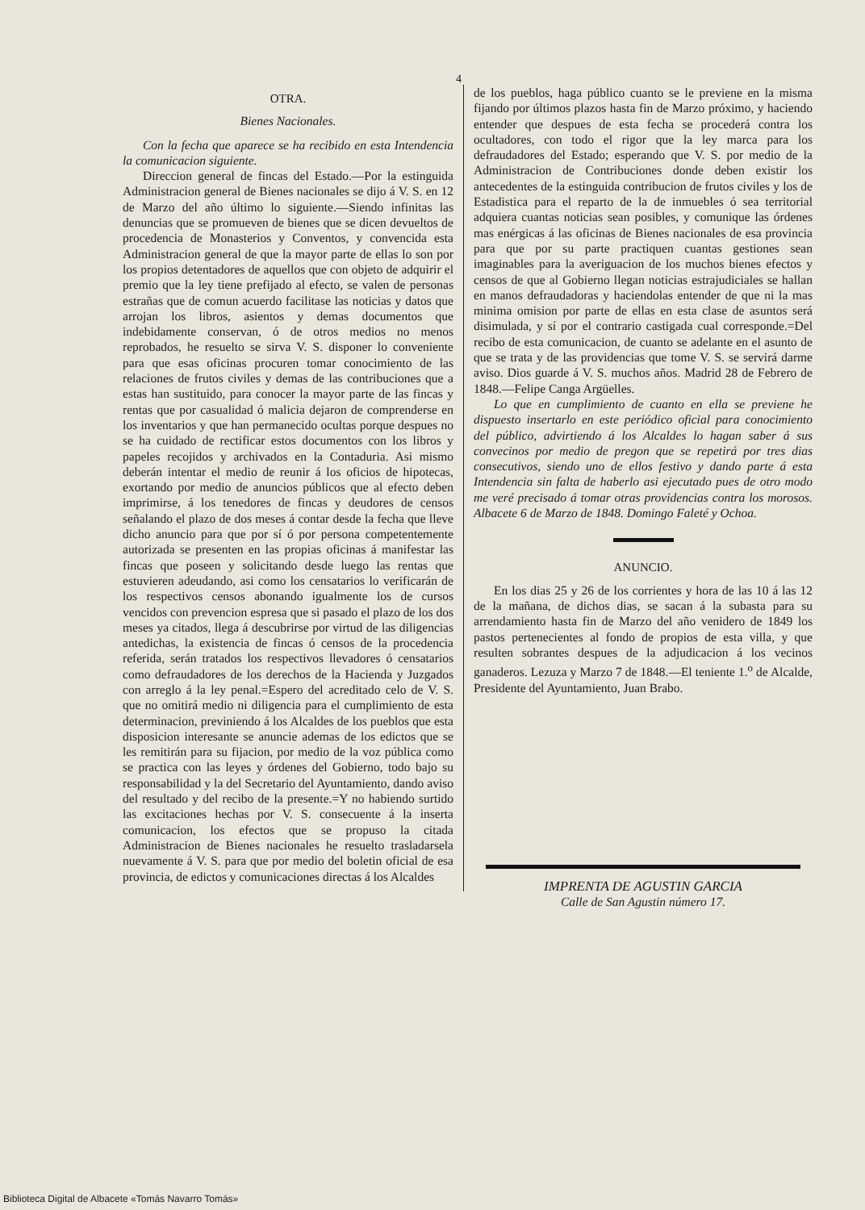4
OTRA.
Bienes Nacionales.
Con la fecha que aparece se ha recibido en esta Intendencia la comunicacion siguiente.
Direccion general de fincas del Estado.—Por la estinguida Administracion general de Bienes nacionales se dijo á V. S. en 12 de Marzo del año último lo siguiente.—Siendo infinitas las denuncias que se promueven de bienes que se dicen devueltos de procedencia de Monasterios y Conventos, y convencida esta Administracion general de que la mayor parte de ellas lo son por los propios detentadores de aquellos que con objeto de adquirir el premio que la ley tiene prefijado al efecto, se valen de personas estrañas que de comun acuerdo facilitase las noticias y datos que arrojan los libros, asientos y demas documentos que indebidamente conservan, ó de otros medios no menos reprobados, he resuelto se sirva V. S. disponer lo conveniente para que esas oficinas procuren tomar conocimiento de las relaciones de frutos civiles y demas de las contribuciones que a estas han sustituido, para conocer la mayor parte de las fincas y rentas que por casualidad ó malicia dejaron de comprenderse en los inventarios y que han permanecido ocultas porque despues no se ha cuidado de rectificar estos documentos con los libros y papeles recojidos y archivados en la Contaduria. Asi mismo deberán intentar el medio de reunir á los oficios de hipotecas, exortando por medio de anuncios públicos que al efecto deben imprimirse, á los tenedores de fincas y deudores de censos señalando el plazo de dos meses á contar desde la fecha que lleve dicho anuncio para que por sí ó por persona competentemente autorizada se presenten en las propias oficinas á manifestar las fincas que poseen y solicitando desde luego las rentas que estuvieren adeudando, asi como los censatarios lo verificarán de los respectivos censos abonando igualmente los de cursos vencidos con prevencion espresa que si pasado el plazo de los dos meses ya citados, llega á descubrirse por virtud de las diligencias antedichas, la existencia de fincas ó censos de la procedencia referida, serán tratados los respectivos llevadores ó censatarios como defraudadores de los derechos de la Hacienda y Juzgados con arreglo á la ley penal.=Espero del acreditado celo de V. S. que no omitirá medio ni diligencia para el cumplimiento de esta determinacion, previniendo á los Alcaldes de los pueblos que esta disposicion interesante se anuncie ademas de los edictos que se les remitirán para su fijacion, por medio de la voz pública como se practica con las leyes y órdenes del Gobierno, todo bajo su responsabilidad y la del Secretario del Ayuntamiento, dando aviso del resultado y del recibo de la presente.=Y no habiendo surtido las excitaciones hechas por V. S. consecuente á la inserta comunicacion, los efectos que se propuso la citada Administracion de Bienes nacionales he resuelto trasladarsela nuevamente á V. S. para que por medio del boletin oficial de esa provincia, de edictos y comunicaciones directas á los Alcaldes
de los pueblos, haga público cuanto se le previene en la misma fijando por últimos plazos hasta fin de Marzo próximo, y haciendo entender que despues de esta fecha se procederá contra los ocultadores, con todo el rigor que la ley marca para los defraudadores del Estado; esperando que V. S. por medio de la Administracion de Contribuciones donde deben existir los antecedentes de la estinguida contribucion de frutos civiles y los de Estadistica para el reparto de la de inmuebles ó sea territorial adquiera cuantas noticias sean posibles, y comunique las órdenes mas enérgicas á las oficinas de Bienes nacionales de esa provincia para que por su parte practiquen cuantas gestiones sean imaginables para la averiguacion de los muchos bienes efectos y censos de que al Gobierno llegan noticias estrajudiciales se hallan en manos defraudadoras y haciendolas entender de que ni la mas minima omision por parte de ellas en esta clase de asuntos será disimulada, y sí por el contrario castigada cual corresponde.=Del recibo de esta comunicacion, de cuanto se adelante en el asunto de que se trata y de las providencias que tome V. S. se servirá darme aviso. Dios guarde á V. S. muchos años. Madrid 28 de Febrero de 1848.—Felipe Canga Argüelles.
Lo que en cumplimiento de cuanto en ella se previene he dispuesto insertarlo en este periódico oficial para conocimiento del público, advirtiendo á los Alcaldes lo hagan saber á sus convecinos por medio de pregon que se repetirá por tres dias consecutivos, siendo uno de ellos festivo y dando parte á esta Intendencia sin falta de haberlo asi ejecutado pues de otro modo me veré precisado á tomar otras providencias contra los morosos. Albacete 6 de Marzo de 1848. Domingo Faleté y Ochoa.
ANUNCIO.
En los dias 25 y 26 de los corrientes y hora de las 10 á las 12 de la mañana, de dichos dias, se sacan á la subasta para su arrendamiento hasta fin de Marzo del año venidero de 1849 los pastos pertenecientes al fondo de propios de esta villa, y que resulten sobrantes despues de la adjudicacion á los vecinos ganaderos. Lezuza y Marzo 7 de 1848.—El teniente 1.<sup>o</sup> de Alcalde, Presidente del Ayuntamiento, Juan Brabo.
IMPRENTA DE AGUSTIN GARCIA
Calle de San Agustin número 17.
Biblioteca Digital de Albacete «Tomás Navarro Tomás»